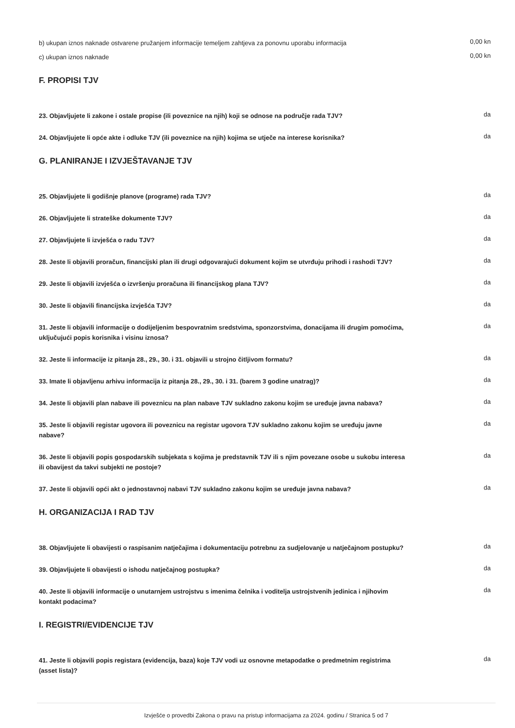b) ukupan iznos naknade ostvarene pružanjem informacije temeljem zahtjeva za ponovnu uporabu informacija
0,00 kn
c) ukupan iznos naknade
0,00 kn
F. PROPISI TJV
23. Objavljujete li zakone i ostale propise (ili poveznice na njih) koji se odnose na područje rada TJV?
da
24. Objavljujete li opće akte i odluke TJV (ili poveznice na njih) kojima se utječe na interese korisnika?
da
G. PLANIRANJE I IZVJEŠTAVANJE TJV
25. Objavljujete li godišnje planove (programe) rada TJV?
da
26. Objavljujete li strateške dokumente TJV?
da
27. Objavljujete li izvješća o radu TJV?
da
28. Jeste li objavili proračun, financijski plan ili drugi odgovarajući dokument kojim se utvrđuju prihodi i rashodi TJV?
da
29. Jeste li objavili izvješća o izvršenju proračuna ili financijskog plana TJV?
da
30. Jeste li objavili financijska izvješća TJV?
da
31. Jeste li objavili informacije o dodijeljenim bespovratnim sredstvima, sponzorstvima, donacijama ili drugim pomoćima, uključujući popis korisnika i visinu iznosa?
da
32. Jeste li informacije iz pitanja 28., 29., 30. i 31. objavili u strojno čitljivom formatu?
da
33. Imate li objavljenu arhivu informacija iz pitanja 28., 29., 30. i 31. (barem 3 godine unatrag)?
da
34. Jeste li objavili plan nabave ili poveznicu na plan nabave TJV sukladno zakonu kojim se uređuje javna nabava?
da
35. Jeste li objavili registar ugovora ili poveznicu na registar ugovora TJV sukladno zakonu kojim se uređuju javne nabave?
da
36. Jeste li objavili popis gospodarskih subjekata s kojima je predstavnik TJV ili s njim povezane osobe u sukobu interesa ili obavijest da takvi subjekti ne postoje?
da
37. Jeste li objavili opći akt o jednostavnoj nabavi TJV sukladno zakonu kojim se uređuje javna nabava?
da
H. ORGANIZACIJA I RAD TJV
38. Objavljujete li obavijesti o raspisanim natječajima i dokumentaciju potrebnu za sudjelovanje u natječajnom postupku?
da
39. Objavljujete li obavijesti o ishodu natječajnog postupka?
da
40. Jeste li objavili informacije o unutarnjem ustrojstvu s imenima čelnika i voditelja ustrojstvenih jedinica i njihovim kontakt podacima?
da
I. REGISTRI/EVIDENCIJE TJV
41. Jeste li objavili popis registara (evidencija, baza) koje TJV vodi uz osnovne metapodatke o predmetnim registrima (asset lista)?
da
Izvješće o provedbi Zakona o pravu na pristup informacijama za 2024. godinu / Stranica 5 od 7